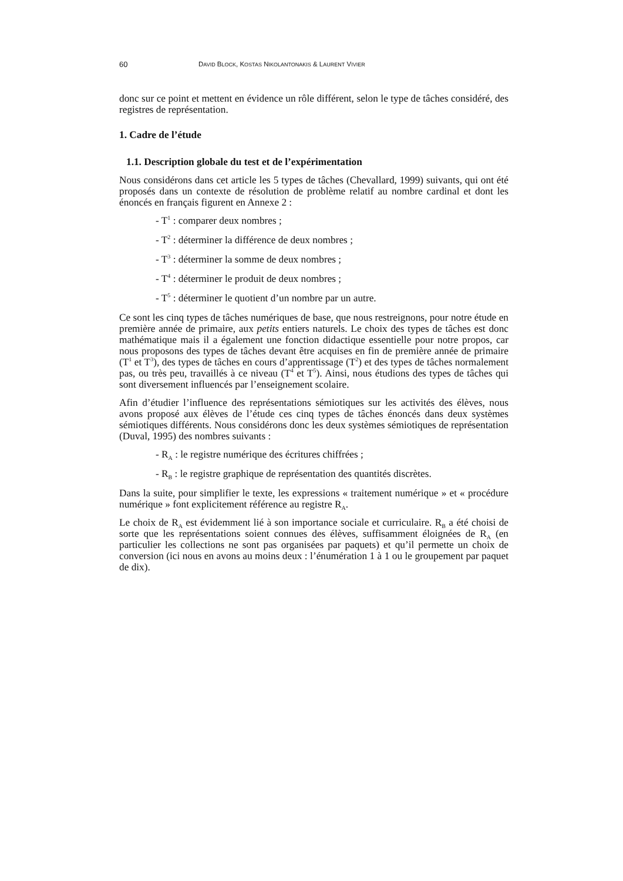60 DAVID BLOCK, KOSTAS NIKOLANTONAKIS & LAURENT VIVIER
donc sur ce point et mettent en évidence un rôle différent, selon le type de tâches considéré, des registres de représentation.
1. Cadre de l’étude
1.1. Description globale du test et de l’expérimentation
Nous considérons dans cet article les 5 types de tâches (Chevallard, 1999) suivants, qui ont été proposés dans un contexte de résolution de problème relatif au nombre cardinal et dont les énoncés en français figurent en Annexe 2 :
- T<sup>1</sup> : comparer deux nombres ;
- T<sup>2</sup> : déterminer la différence de deux nombres ;
- T<sup>3</sup> : déterminer la somme de deux nombres ;
- T<sup>4</sup> : déterminer le produit de deux nombres ;
- T<sup>5</sup> : déterminer le quotient d’un nombre par un autre.
Ce sont les cinq types de tâches numériques de base, que nous restreignons, pour notre étude en première année de primaire, aux petits entiers naturels. Le choix des types de tâches est donc mathématique mais il a également une fonction didactique essentielle pour notre propos, car nous proposons des types de tâches devant être acquises en fin de première année de primaire (T<sup>1</sup> et T<sup>3</sup>), des types de tâches en cours d’apprentissage (T<sup>2</sup>) et des types de tâches normalement pas, ou très peu, travaillés à ce niveau (T<sup>4</sup> et T<sup>5</sup>). Ainsi, nous étudions des types de tâches qui sont diversement influencés par l’enseignement scolaire.
Afin d’étudier l’influence des représentations sémiotiques sur les activités des élèves, nous avons proposé aux élèves de l’étude ces cinq types de tâches énoncés dans deux systèmes sémiotiques différents. Nous considérons donc les deux systèmes sémiotiques de représentation (Duval, 1995) des nombres suivants :
- R<sub>A</sub> : le registre numérique des écritures chiffrées ;
- R<sub>B</sub> : le registre graphique de représentation des quantités discrètes.
Dans la suite, pour simplifier le texte, les expressions « traitement numérique » et « procédure numérique » font explicitement référence au registre R<sub>A</sub>.
Le choix de R<sub>A</sub> est évidemment lié à son importance sociale et curriculaire. R<sub>B</sub> a été choisi de sorte que les représentations soient connues des élèves, suffisamment éloignées de R<sub>A</sub> (en particulier les collections ne sont pas organisées par paquets) et qu’il permette un choix de conversion (ici nous en avons au moins deux : l’énumération 1 à 1 ou le groupement par paquet de dix).